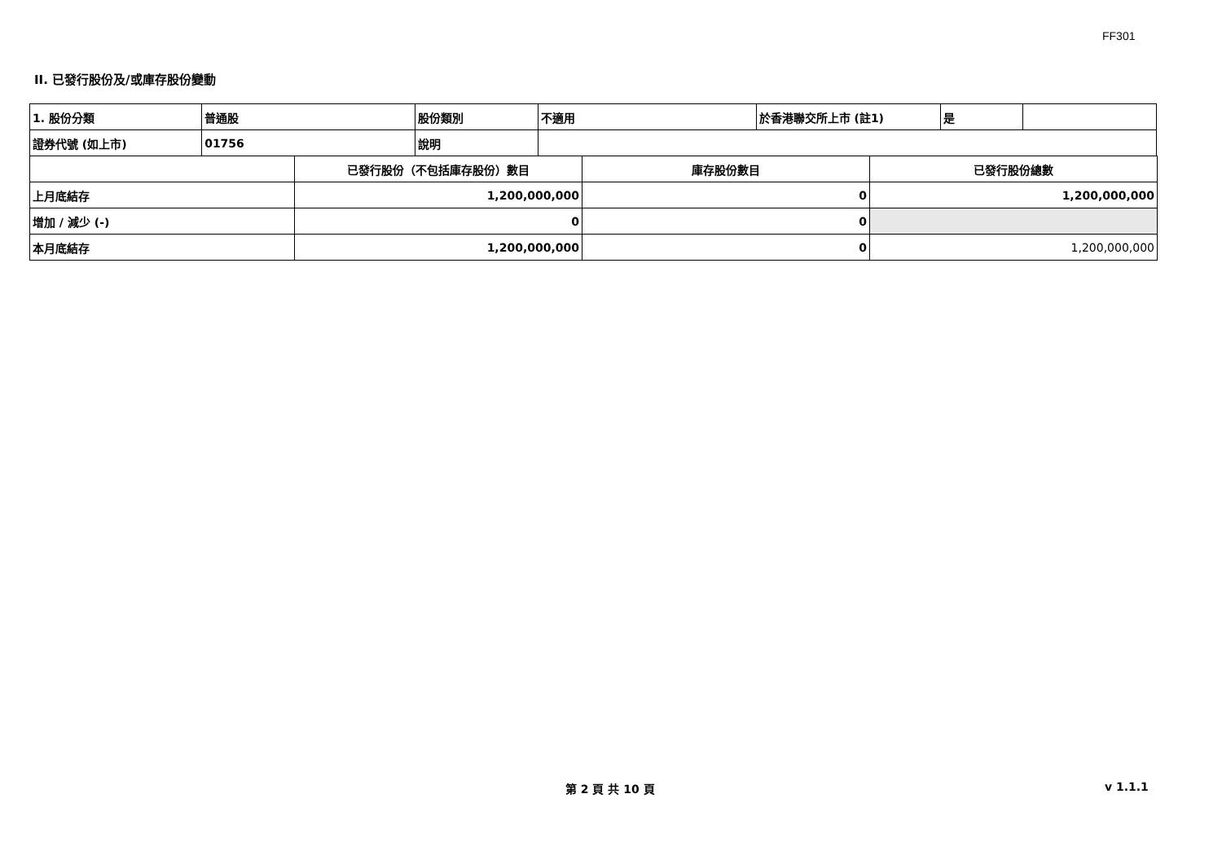FF301
II. 已發行股份及/或庫存股份變動
| 1. 股份分類 | 普通股 | 股份類別 | 不適用 | 於香港聯交所上市 (註1) | 是 | |
| 證券代號 (如上市) | 01756 | 說明 | | | | |
| | 已發行股份（不包括庫存股份）數目 | 庫存股份數目 | 已發行股份總數 |
| 上月底結存 | 1,200,000,000 | 0 | 1,200,000,000 |
| 增加 / 減少 (-) | 0 | 0 | |
| 本月底結存 | 1,200,000,000 | 0 | 1,200,000,000 |
第 2 頁 共 10 頁 v 1.1.1